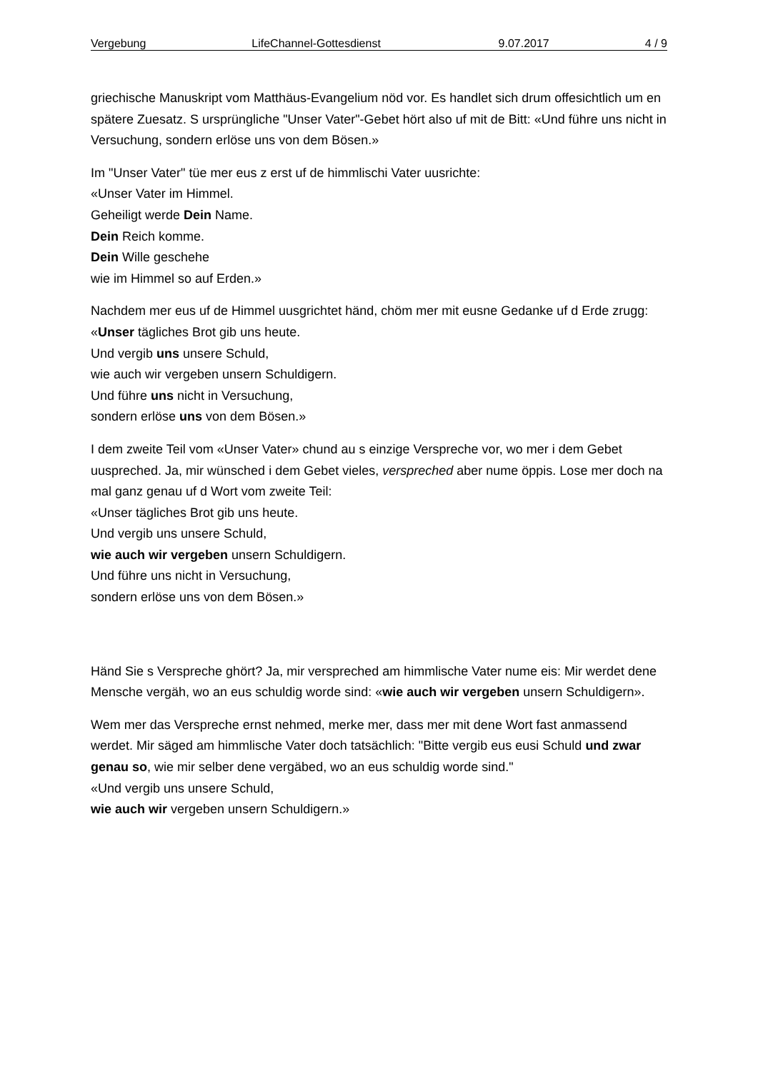Vergebung LifeChannel-Gottesdienst 9.07.2017 4 / 9
griechische Manuskript vom Matthäus-Evangelium nöd vor. Es handlet sich drum offesichtlich um en spätere Zuesatz. S ursprüngliche "Unser Vater"-Gebet hört also uf mit de Bitt: «Und führe uns nicht in Versuchung, sondern erlöse uns von dem Bösen.»
Im "Unser Vater" tüe mer eus z erst uf de himmlischi Vater uusrichte:
«Unser Vater im Himmel.
Geheiligt werde Dein Name.
Dein Reich komme.
Dein Wille geschehe
wie im Himmel so auf Erden.»
Nachdem mer eus uf de Himmel uusgrichtet händ, chöm mer mit eusne Gedanke uf d Erde zrugg:
«Unser tägliches Brot gib uns heute.
Und vergib uns unsere Schuld,
wie auch wir vergeben unsern Schuldigern.
Und führe uns nicht in Versuchung,
sondern erlöse uns von dem Bösen.»
I dem zweite Teil vom «Unser Vater» chund au s einzige Verspreche vor, wo mer i dem Gebet uuspreched. Ja, mir wünsched i dem Gebet vieles, verspreched aber nume öppis. Lose mer doch na mal ganz genau uf d Wort vom zweite Teil:
«Unser tägliches Brot gib uns heute.
Und vergib uns unsere Schuld,
wie auch wir vergeben unsern Schuldigern.
Und führe uns nicht in Versuchung,
sondern erlöse uns von dem Bösen.»
Händ Sie s Verspreche ghört? Ja, mir verspreched am himmlische Vater nume eis: Mir werdet dene Mensche vergäh, wo an eus schuldig worde sind: «wie auch wir vergeben unsern Schuldigern».
Wem mer das Verspreche ernst nehmed, merke mer, dass mer mit dene Wort fast anmassend werdet. Mir säged am himmlische Vater doch tatsächlich: "Bitte vergib eus eusi Schuld und zwar genau so, wie mir selber dene vergäbed, wo an eus schuldig worde sind."
«Und vergib uns unsere Schuld,
wie auch wir vergeben unsern Schuldigern.»